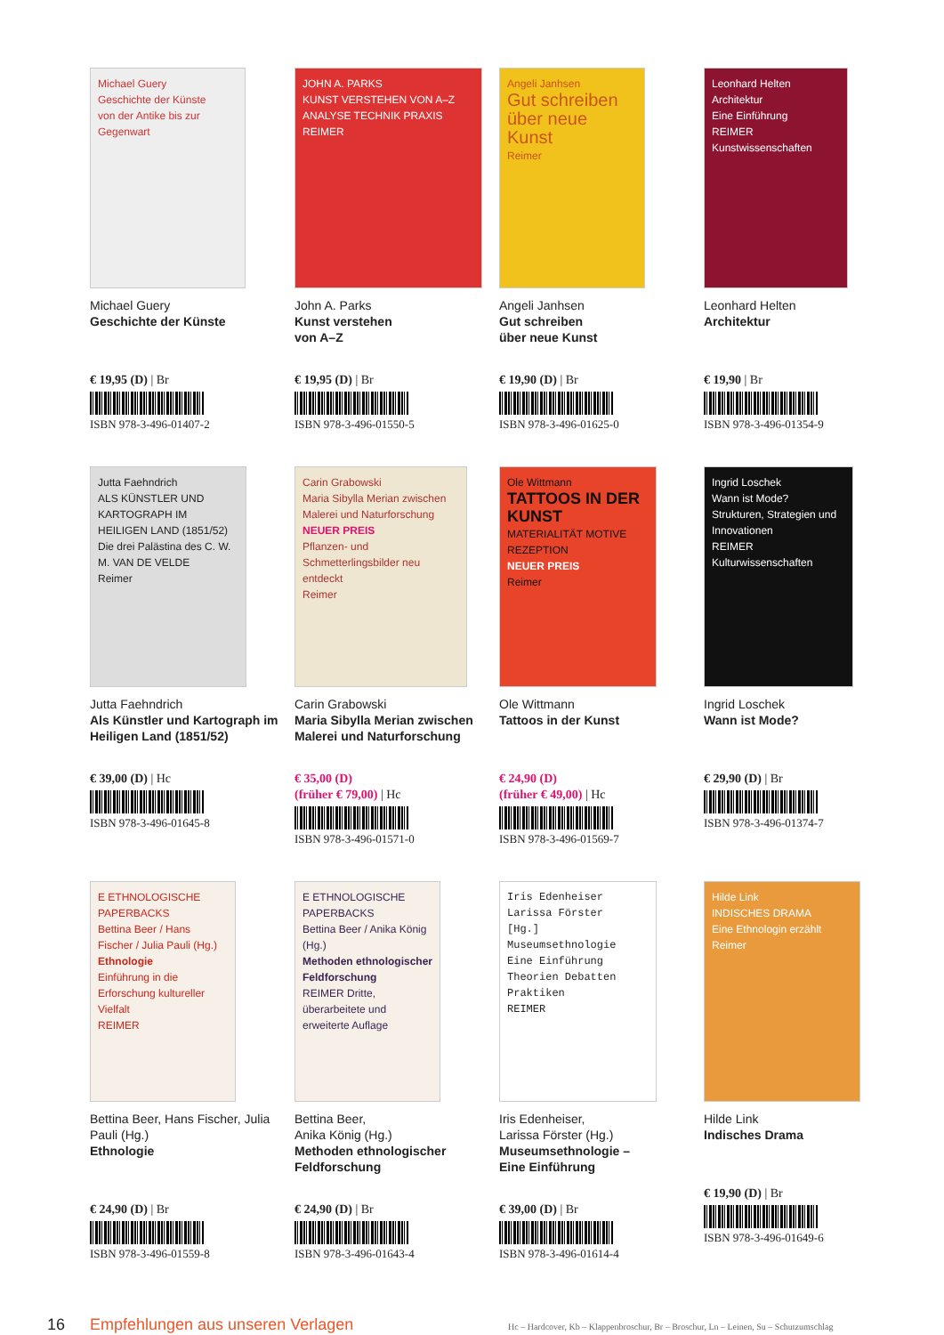Michael Guery
Geschichte der Künste
von der Antike bis zur Gegenwart
Michael Guery
Geschichte der Künste
€ 19,95 (D) | Br
ISBN 978-3-496-01407-2
JOHN A. PARKS
KUNST VERSTEHEN VON A–Z
ANALYSE TECHNIK PRAXIS
REIMER
John A. Parks
Kunst verstehen
von A–Z
€ 19,95 (D) | Br
ISBN 978-3-496-01550-5
Angeli Janhsen
Gut schreiben über neue Kunst
Reimer
Angeli Janhsen
Gut schreiben
über neue Kunst
€ 19,90 (D) | Br
ISBN 978-3-496-01625-0
Leonhard Helten
Architektur
Eine Einführung
REIMER Kunstwissenschaften
Leonhard Helten
Architektur
€ 19,90 | Br
ISBN 978-3-496-01354-9
Jutta Faehndrich
ALS KÜNSTLER UND KARTOGRAPH IM HEILIGEN LAND (1851/52)
Die drei Palästina des C. W. M. VAN DE VELDE
Reimer
Jutta Faehndrich
Als Künstler und Kartograph im Heiligen Land (1851/52)
€ 39,00 (D) | Hc
ISBN 978-3-496-01645-8
Carin Grabowski
Maria Sibylla Merian zwischen Malerei und Naturforschung
NEUER PREIS
Pflanzen- und Schmetterlingsbilder neu entdeckt
Reimer
Carin Grabowski
Maria Sibylla Merian zwischen Malerei und Naturforschung
€ 35,00 (D)
(früher € 79,00) | Hc
ISBN 978-3-496-01571-0
Ole Wittmann
TATTOOS IN DER KUNST
MATERIALITÄT MOTIVE REZEPTION
NEUER PREIS
Reimer
Ole Wittmann
Tattoos in der Kunst
€ 24,90 (D)
(früher € 49,00) | Hc
ISBN 978-3-496-01569-7
Ingrid Loschek
Wann ist Mode?
Strukturen, Strategien und Innovationen
REIMER Kulturwissenschaften
Ingrid Loschek
Wann ist Mode?
€ 29,90 (D) | Br
ISBN 978-3-496-01374-7
E ETHNOLOGISCHE PAPERBACKS
Bettina Beer / Hans Fischer / Julia Pauli (Hg.)
Ethnologie
Einführung in die Erforschung kultureller Vielfalt
REIMER
Bettina Beer, Hans Fischer, Julia Pauli (Hg.)
Ethnologie
€ 24,90 (D) | Br
ISBN 978-3-496-01559-8
E ETHNOLOGISCHE PAPERBACKS
Bettina Beer / Anika König (Hg.)
Methoden ethnologischer Feldforschung
REIMER Dritte, überarbeitete und erweiterte Auflage
Bettina Beer,
Anika König (Hg.)
Methoden ethnologischer Feldforschung
€ 24,90 (D) | Br
ISBN 978-3-496-01643-4
Iris Edenheiser
Larissa Förster
[Hg.]
Museumsethnologie
Eine Einführung
Theorien Debatten Praktiken
REIMER
Iris Edenheiser,
Larissa Förster (Hg.)
Museumsethnologie –
Eine Einführung
€ 39,00 (D) | Br
ISBN 978-3-496-01614-4
Hilde Link
INDISCHES DRAMA
Eine Ethnologin erzählt
Reimer
Hilde Link
Indisches Drama
€ 19,90 (D) | Br
ISBN 978-3-496-01649-6
16 Empfehlungen aus unseren Verlagen Hc – Hardcover, Kb – Klappenbroschur, Br – Broschur, Ln – Leinen, Su – Schutzumschlag